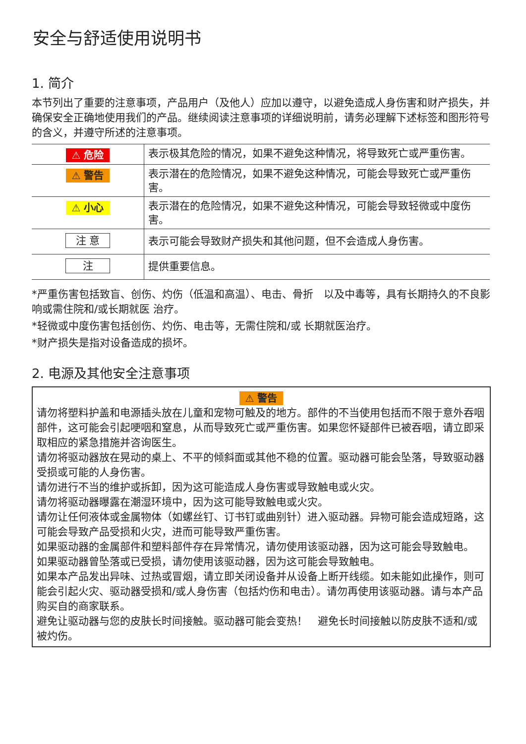安全与舒适使用说明书
1. 简介
本节列出了重要的注意事项，产品用户（及他人）应加以遵守，以避免造成人身伤害和财产损失，并确保安全正确地使用我们的产品。继续阅读注意事项的详细说明前，请务必理解下述标签和图形符号的含义，并遵守所述的注意事项。
| ⚠ 危险 | 表示极其危险的情况，如果不避免这种情况，将导致死亡或严重伤害。 |
| ⚠ 警告 | 表示潜在的危险情况，如果不避免这种情况，可能会导致死亡或严重伤害。 |
| ⚠ 小心 | 表示潜在的危险情况，如果不避免这种情况，可能会导致轻微或中度伤害。 |
| 注 意 | 表示可能会导致财产损失和其他问题，但不会造成人身伤害。 |
| 注 | 提供重要信息。 |
*严重伤害包括致盲、创伤、灼伤（低温和高温）、电击、骨折　以及中毒等，具有长期持久的不良影响或需住院和/或长期就医 治疗。
*轻微或中度伤害包括创伤、灼伤、电击等，无需住院和/或 长期就医治疗。
*财产损失是指对设备造成的损坏。
2. 电源及其他安全注意事项
⚠ 警告
请勿将塑料护盖和电源插头放在儿童和宠物可触及的地方。部件的不当使用包括而不限于意外吞咽部件，这可能会引起哽咽和窒息，从而导致死亡或严重伤害。如果您怀疑部件已被吞咽，请立即采取相应的紧急措施并咨询医生。
请勿将驱动器放在晃动的桌上、不平的倾斜面或其他不稳的位置。驱动器可能会坠落，导致驱动器受损或可能的人身伤害。
请勿进行不当的维护或拆卸，因为这可能造成人身伤害或导致触电或火灾。
请勿将驱动器曝露在潮湿环境中，因为这可能导致触电或火灾。
请勿让任何液体或金属物体（如螺丝钉、订书钉或曲别针）进入驱动器。异物可能会造成短路，这可能会导致产品受损和火灾，进而可能导致严重伤害。
如果驱动器的金属部件和塑料部件存在异常情况，请勿使用该驱动器，因为这可能会导致触电。
如果驱动器曾坠落或已受损，请勿使用该驱动器，因为这可能会导致触电。
如果本产品发出异味、过热或冒烟，请立即关闭设备并从设备上断开线缆。如未能如此操作，则可能会引起火灾、驱动器受损和/或人身伤害（包括灼伤和电击）。请勿再使用该驱动器。请与本产品购买自的商家联系。
避免让驱动器与您的皮肤长时间接触。驱动器可能会变热！　避免长时间接触以防皮肤不适和/或被灼伤。